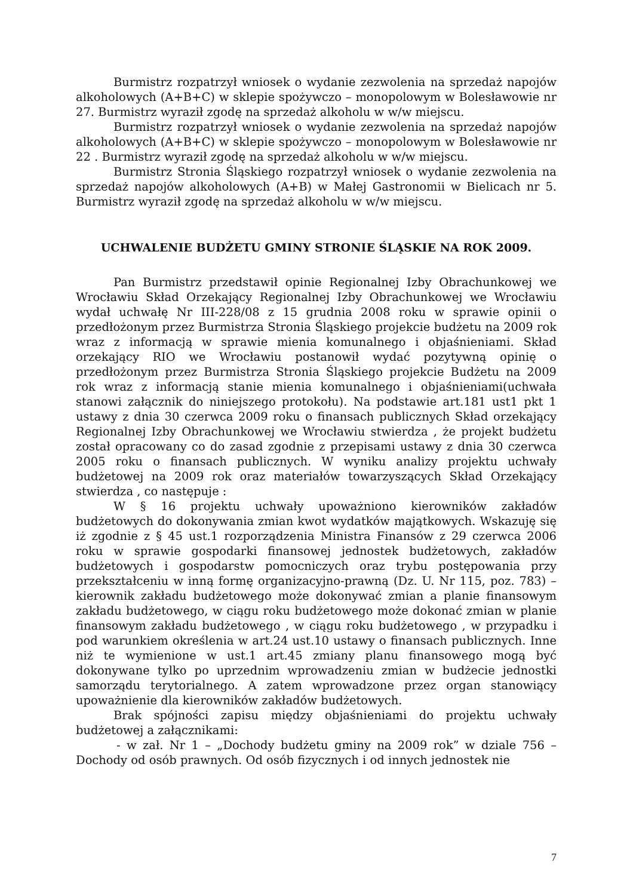Burmistrz rozpatrzył wniosek o wydanie zezwolenia na sprzedaż napojów alkoholowych (A+B+C) w sklepie spożywczo – monopolowym w Bolesławowie nr 27. Burmistrz wyraził zgodę na sprzedaż alkoholu w w/w miejscu.
Burmistrz rozpatrzył wniosek o wydanie zezwolenia na sprzedaż napojów alkoholowych (A+B+C) w sklepie spożywczo – monopolowym w Bolesławowie nr 22 . Burmistrz wyraził zgodę na sprzedaż alkoholu w w/w miejscu.
Burmistrz Stronia Śląskiego rozpatrzył wniosek o wydanie zezwolenia na sprzedaż napojów alkoholowych (A+B) w Małej Gastronomii w Bielicach nr 5. Burmistrz wyraził zgodę na sprzedaż alkoholu w w/w miejscu.
UCHWALENIE BUDŻETU GMINY STRONIE ŚLĄSKIE NA ROK 2009.
Pan Burmistrz przedstawił opinie Regionalnej Izby Obrachunkowej we Wrocławiu Skład Orzekający Regionalnej Izby Obrachunkowej we Wrocławiu wydał uchwałę Nr III-228/08 z 15 grudnia 2008 roku w sprawie opinii o przedłożonym przez Burmistrza Stronia Śląskiego projekcie budżetu na 2009 rok wraz z informacją w sprawie mienia komunalnego i objaśnieniami. Skład orzekający RIO we Wrocławiu postanowił wydać pozytywną opinię o przedłożonym przez Burmistrza Stronia Śląskiego projekcie Budżetu na 2009 rok wraz z informacją stanie mienia komunalnego i objaśnieniami(uchwała stanowi załącznik do niniejszego protokołu). Na podstawie art.181 ust1 pkt 1 ustawy z dnia 30 czerwca 2009 roku o finansach publicznych Skład orzekający Regionalnej Izby Obrachunkowej we Wrocławiu stwierdza , że projekt budżetu został opracowany co do zasad zgodnie z przepisami ustawy z dnia 30 czerwca 2005 roku o finansach publicznych. W wyniku analizy projektu uchwały budżetowej na 2009 rok oraz materiałów towarzyszących Skład Orzekający stwierdza , co następuje :
W § 16 projektu uchwały upoważniono kierowników zakładów budżetowych do dokonywania zmian kwot wydatków majątkowych. Wskazuję się iż zgodnie z § 45 ust.1 rozporządzenia Ministra Finansów z 29 czerwca 2006 roku w sprawie gospodarki finansowej jednostek budżetowych, zakładów budżetowych i gospodarstw pomocniczych oraz trybu postępowania przy przekształceniu w inną formę organizacyjno-prawną (Dz. U. Nr 115, poz. 783) –kierownik zakładu budżetowego może dokonywać zmian a planie finansowym zakładu budżetowego, w ciągu roku budżetowego może dokonać zmian w planie finansowym zakładu budżetowego , w ciągu roku budżetowego , w przypadku i pod warunkiem określenia w art.24 ust.10 ustawy o finansach publicznych. Inne niż te wymienione w ust.1 art.45 zmiany planu finansowego mogą być dokonywane tylko po uprzednim wprowadzeniu zmian w budżecie jednostki samorządu terytorialnego. A zatem wprowadzone przez organ stanowiący upoważnienie dla kierowników zakładów budżetowych.
Brak spójności zapisu między objaśnieniami do projektu uchwały budżetowej a załącznikami:
- w zał. Nr 1 – „Dochody budżetu gminy na 2009 rok” w dziale 756 – Dochody od osób prawnych. Od osób fizycznych i od innych jednostek nie
7